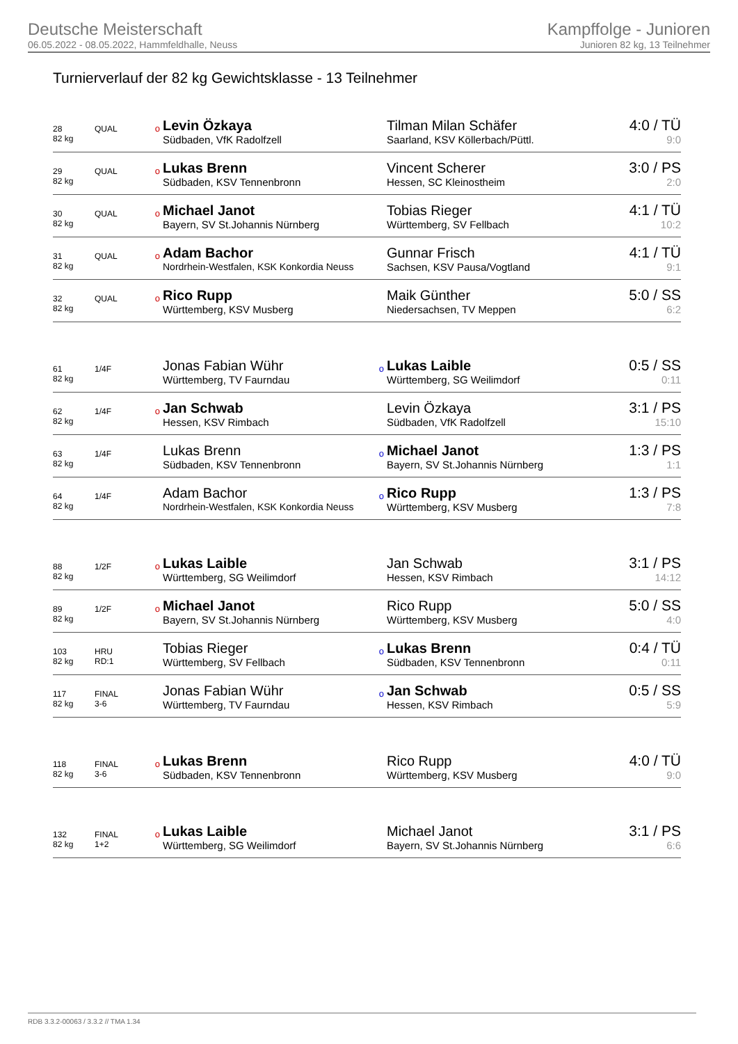Deutsche Meisterschaft
06.05.2022 - 08.05.2022, Hammfeldhalle, Neuss
Kampffolge - Junioren
Junioren 82 kg, 13 Teilnehmer
Turnierverlauf der 82 kg Gewichtsklasse - 13 Teilnehmer
| 28 | QUAL | o | Levin Özkaya | | Tilman Milan Schäfer | 4:0 / TÜ |
| 82 kg | | | Südbaden, VfK Radolfzell | | Saarland, KSV Köllerbach/Püttl. | 9:0 |
| 29 | QUAL | o | Lukas Brenn | | Vincent Scherer | 3:0 / PS |
| 82 kg | | | Südbaden, KSV Tennenbronn | | Hessen, SC Kleinostheim | 2:0 |
| 30 | QUAL | o | Michael Janot | | Tobias Rieger | 4:1 / TÜ |
| 82 kg | | | Bayern, SV St.Johannis Nürnberg | | Württemberg, SV Fellbach | 10:2 |
| 31 | QUAL | o | Adam Bachor | | Gunnar Frisch | 4:1 / TÜ |
| 82 kg | | | Nordrhein-Westfalen, KSK Konkordia Neuss | | Sachsen, KSV Pausa/Vogtland | 9:1 |
| 32 | QUAL | o | Rico Rupp | | Maik Günther | 5:0 / SS |
| 82 kg | | | Württemberg, KSV Musberg | | Niedersachsen, TV Meppen | 6:2 |
| 61 | 1/4F | | Jonas Fabian Wühr | o | Lukas Laible | 0:5 / SS |
| 82 kg | | | Württemberg, TV Faurndau | | Württemberg, SG Weilimdorf | 0:11 |
| 62 | 1/4F | o | Jan Schwab | | Levin Özkaya | 3:1 / PS |
| 82 kg | | | Hessen, KSV Rimbach | | Südbaden, VfK Radolfzell | 15:10 |
| 63 | 1/4F | | Lukas Brenn | o | Michael Janot | 1:3 / PS |
| 82 kg | | | Südbaden, KSV Tennenbronn | | Bayern, SV St.Johannis Nürnberg | 1:1 |
| 64 | 1/4F | | Adam Bachor | o | Rico Rupp | 1:3 / PS |
| 82 kg | | | Nordrhein-Westfalen, KSK Konkordia Neuss | | Württemberg, KSV Musberg | 7:8 |
| 88 | 1/2F | o | Lukas Laible | | Jan Schwab | 3:1 / PS |
| 82 kg | | | Württemberg, SG Weilimdorf | | Hessen, KSV Rimbach | 14:12 |
| 89 | 1/2F | o | Michael Janot | | Rico Rupp | 5:0 / SS |
| 82 kg | | | Bayern, SV St.Johannis Nürnberg | | Württemberg, KSV Musberg | 4:0 |
| 103 | HRU | | Tobias Rieger | o | Lukas Brenn | 0:4 / TÜ |
| 82 kg | RD:1 | | Württemberg, SV Fellbach | | Südbaden, KSV Tennenbronn | 0:11 |
| 117 | FINAL | | Jonas Fabian Wühr | o | Jan Schwab | 0:5 / SS |
| 82 kg | 3-6 | | Württemberg, TV Faurndau | | Hessen, KSV Rimbach | 5:9 |
| 118 | FINAL | o | Lukas Brenn | | Rico Rupp | 4:0 / TÜ |
| 82 kg | 3-6 | | Südbaden, KSV Tennenbronn | | Württemberg, KSV Musberg | 9:0 |
| 132 | FINAL | o | Lukas Laible | | Michael Janot | 3:1 / PS |
| 82 kg | 1+2 | | Württemberg, SG Weilimdorf | | Bayern, SV St.Johannis Nürnberg | 6:6 |
RDB 3.3.2-00063 / 3.3.2 // TMA 1.34